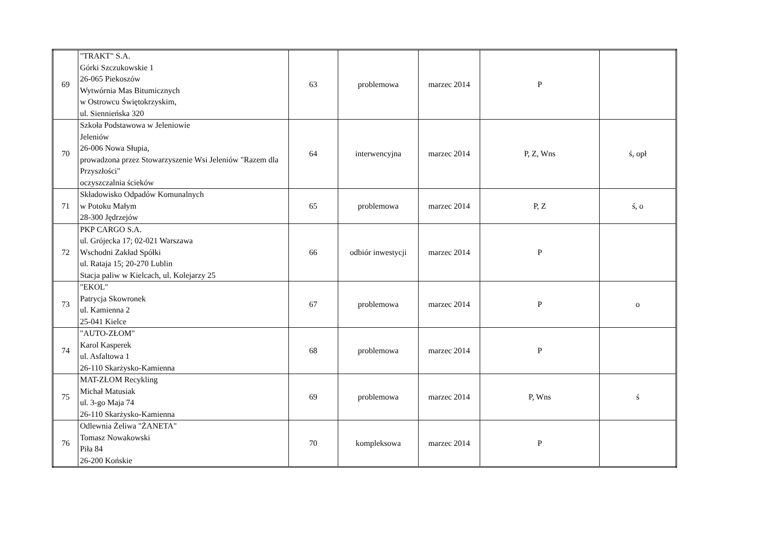| 69 | "TRAKT" S.A. Górki Szczukowskie 1 26-065 Piekoszów Wytwórnia Mas Bitumicznych w Ostrowcu Świętokrzyskim, ul. Siennieńska 320 | 63 | problemowa | marzec 2014 | P | |
| 70 | Szkoła Podstawowa w Jeleniowie Jeleniów 26-006 Nowa Słupia, prowadzona przez Stowarzyszenie Wsi Jeleniów "Razem dla Przyszłości" oczyszczalnia ścieków | 64 | interwencyjna | marzec 2014 | P, Z, Wns | ś, opł |
| 71 | Składowisko Odpadów Komunalnych w Potoku Małym 28-300 Jędrzejów | 65 | problemowa | marzec 2014 | P, Z | ś, o |
| 72 | PKP CARGO S.A. ul. Grójecka 17; 02-021 Warszawa Wschodni Zakład Spółki ul. Rataja 15; 20-270 Lublin Stacja paliw w Kielcach, ul. Kolejarzy 25 | 66 | odbiór inwestycji | marzec 2014 | P | |
| 73 | "EKOL" Patrycja Skowronek ul. Kamienna 2 25-041 Kielce | 67 | problemowa | marzec 2014 | P | o |
| 74 | "AUTO-ZŁOM" Karol Kasperek ul. Asfaltowa 1 26-110 Skarżysko-Kamienna | 68 | problemowa | marzec 2014 | P | |
| 75 | MAT-ZŁOM Recykling Michał Matusiak ul. 3-go Maja 74 26-110 Skarżysko-Kamienna | 69 | problemowa | marzec 2014 | P, Wns | ś |
| 76 | Odlewnia Żeliwa "ŻANETA" Tomasz Nowakowski Piła 84 26-200 Końskie | 70 | kompleksowa | marzec 2014 | P | |